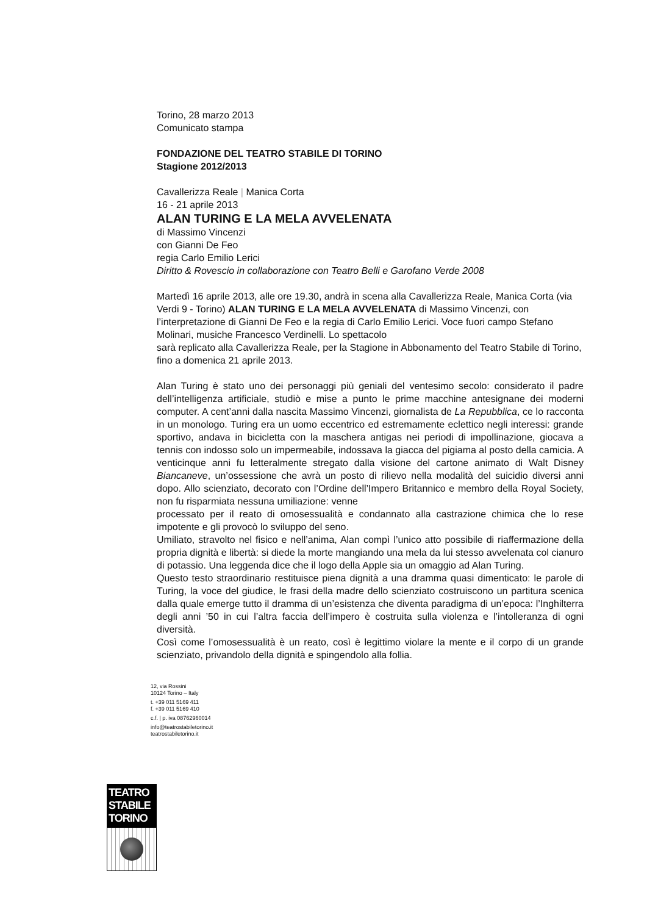Torino, 28 marzo 2013
Comunicato stampa
FONDAZIONE DEL TEATRO STABILE DI TORINO
Stagione 2012/2013
Cavallerizza Reale | Manica Corta
16 - 21 aprile 2013
ALAN TURING E LA MELA AVVELENATA
di Massimo Vincenzi
con Gianni De Feo
regia Carlo Emilio Lerici
Diritto & Rovescio in collaborazione con Teatro Belli e Garofano Verde 2008
Martedì 16 aprile 2013, alle ore 19.30, andrà in scena alla Cavallerizza Reale, Manica Corta (via Verdi 9 - Torino) ALAN TURING E LA MELA AVVELENATA di Massimo Vincenzi, con l’interpretazione di Gianni De Feo e la regia di Carlo Emilio Lerici. Voce fuori campo Stefano Molinari, musiche Francesco Verdinelli. Lo spettacolo
sarà replicato alla Cavallerizza Reale, per la Stagione in Abbonamento del Teatro Stabile di Torino, fino a domenica 21 aprile 2013.
Alan Turing è stato uno dei personaggi più geniali del ventesimo secolo: considerato il padre dell’intelligenza artificiale, studiò e mise a punto le prime macchine antesignane dei moderni computer. A cent’anni dalla nascita Massimo Vincenzi, giornalista de La Repubblica, ce lo racconta in un monologo. Turing era un uomo eccentrico ed estremamente eclettico negli interessi: grande sportivo, andava in bicicletta con la maschera antigas nei periodi di impollinazione, giocava a tennis con indosso solo un impermeabile, indossava la giacca del pigiama al posto della camicia. A venticinque anni fu letteralmente stregato dalla visione del cartone animato di Walt Disney Biancaneve, un’ossessione che avrà un posto di rilievo nella modalità del suicidio diversi anni dopo. Allo scienziato, decorato con l’Ordine dell’Impero Britannico e membro della Royal Society, non fu risparmiata nessuna umiliazione: venne
processato per il reato di omosessualità e condannato alla castrazione chimica che lo rese impotente e gli provocò lo sviluppo del seno.
Umiliato, stravolto nel fisico e nell’anima, Alan compì l’unico atto possibile di riaffermazione della propria dignità e libertà: si diede la morte mangiando una mela da lui stesso avvelenata col cianuro di potassio. Una leggenda dice che il logo della Apple sia un omaggio ad Alan Turing.
Questo testo straordinario restituisce piena dignità a una dramma quasi dimenticato: le parole di Turing, la voce del giudice, le frasi della madre dello scienziato costruiscono un partitura scenica dalla quale emerge tutto il dramma di un’esistenza che diventa paradigma di un’epoca: l’Inghilterra degli anni ’50 in cui l’altra faccia dell’impero è costruita sulla violenza e l’intolleranza di ogni diversità.
Così come l’omosessualità è un reato, così è legittimo violare la mente e il corpo di un grande scienziato, privandolo della dignità e spingendolo alla follia.
12, via Rossini
10124 Torino – Italy
t. +39 011 5169 411
f. +39 011 5169 410
c.f. | p. iva 08762960014
info@teatrostabiletorino.it
teatrostabiletorino.it
TEATRO
STABILE
TORINO